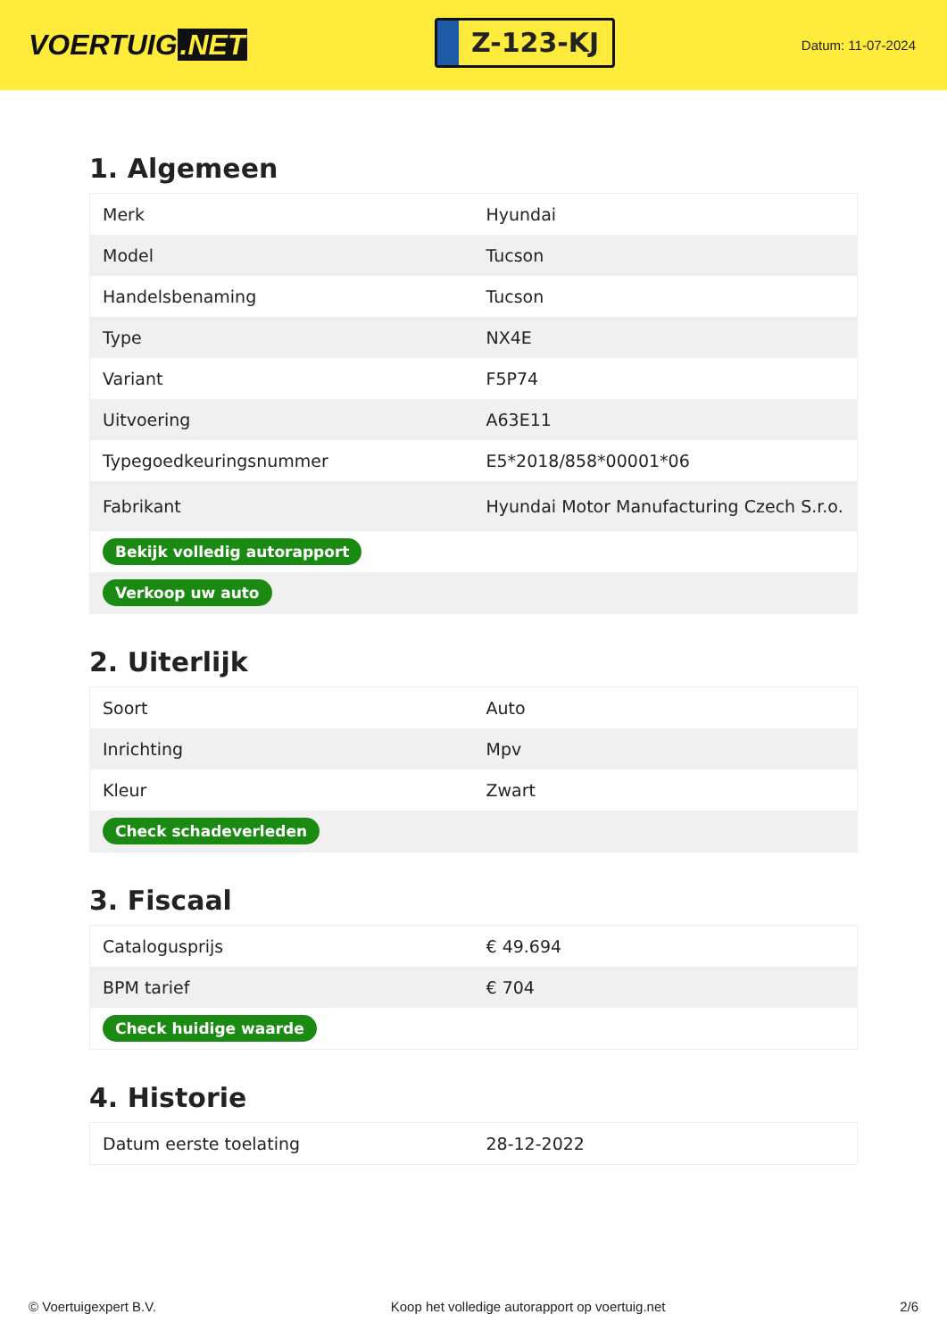VOERTUIG.NET
Z-123-KJ
Datum: 11-07-2024
1. Algemeen
| Merk | Hyundai |
| Model | Tucson |
| Handelsbenaming | Tucson |
| Type | NX4E |
| Variant | F5P74 |
| Uitvoering | A63E11 |
| Typegoedkeuringsnummer | E5*2018/858*00001*06 |
| Fabrikant | Hyundai Motor Manufacturing Czech S.r.o. |
| Bekijk volledig autorapport | |
| Verkoop uw auto | |
2. Uiterlijk
| Soort | Auto |
| Inrichting | Mpv |
| Kleur | Zwart |
| Check schadeverleden | |
3. Fiscaal
| Catalogusprijs | € 49.694 |
| BPM tarief | € 704 |
| Check huidige waarde | |
4. Historie
| Datum eerste toelating | 28-12-2022 |
© Voertuigexpert B.V. Koop het volledige autorapport op voertuig.net 2/6